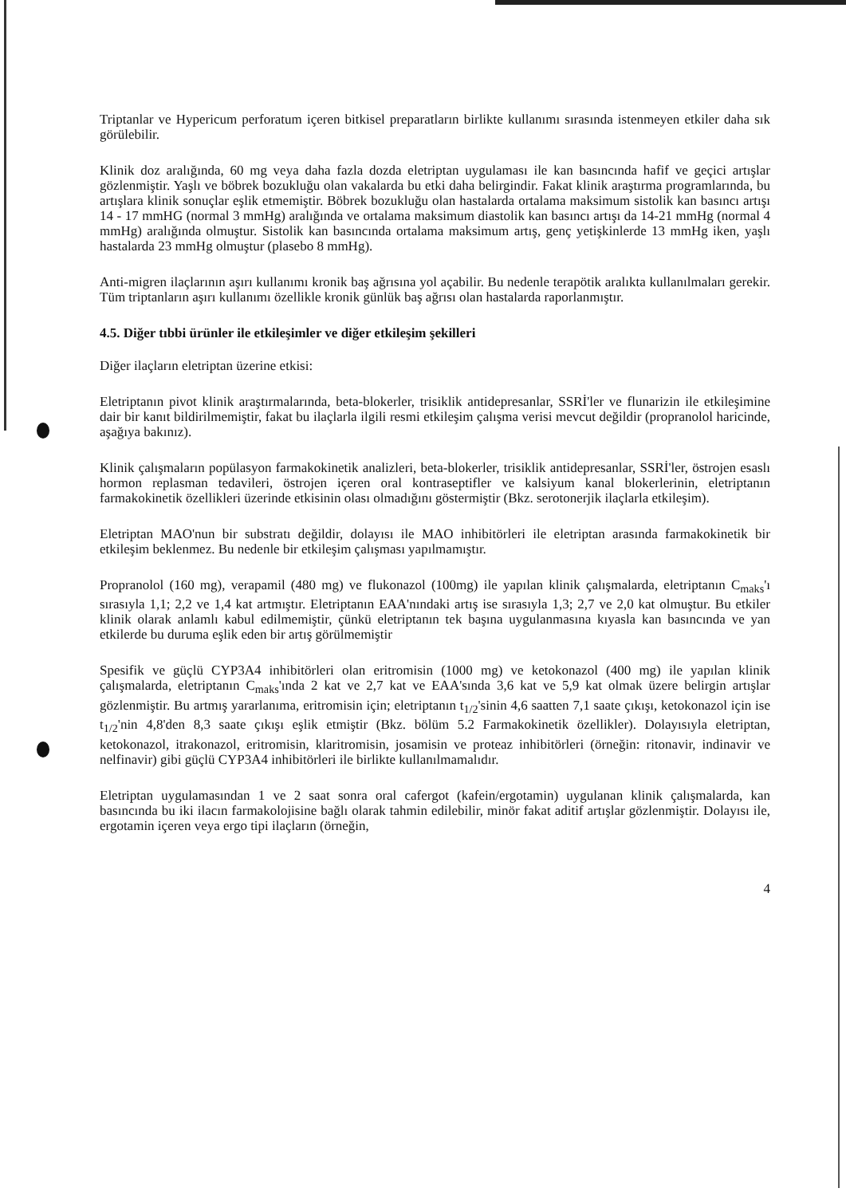Triptanlar ve Hypericum perforatum içeren bitkisel preparatların birlikte kullanımı sırasında istenmeyen etkiler daha sık görülebilir.
Klinik doz aralığında, 60 mg veya daha fazla dozda eletriptan uygulaması ile kan basıncında hafif ve geçici artışlar gözlenmiştir. Yaşlı ve böbrek bozukluğu olan vakalarda bu etki daha belirgindir. Fakat klinik araştırma programlarında, bu artışlara klinik sonuçlar eşlik etmemiştir. Böbrek bozukluğu olan hastalarda ortalama maksimum sistolik kan basıncı artışı 14 - 17 mmHG (normal 3 mmHg) aralığında ve ortalama maksimum diastolik kan basıncı artışı da 14-21 mmHg (normal 4 mmHg) aralığında olmuştur. Sistolik kan basıncında ortalama maksimum artış, genç yetişkinlerde 13 mmHg iken, yaşlı hastalarda 23 mmHg olmuştur (plasebo 8 mmHg).
Anti-migren ilaçlarının aşırı kullanımı kronik baş ağrısına yol açabilir. Bu nedenle terapötik aralıkta kullanılmaları gerekir. Tüm triptanların aşırı kullanımı özellikle kronik günlük baş ağrısı olan hastalarda raporlanmıştır.
4.5. Diğer tıbbi ürünler ile etkileşimler ve diğer etkileşim şekilleri
Diğer ilaçların eletriptan üzerine etkisi:
Eletriptanın pivot klinik araştırmalarında, beta-blokerler, trisiklik antidepresanlar, SSRİ'ler ve flunarizin ile etkileşimine dair bir kanıt bildirilmemiştir, fakat bu ilaçlarla ilgili resmi etkileşim çalışma verisi mevcut değildir (propranolol haricinde, aşağıya bakınız).
Klinik çalışmaların popülasyon farmakokinetik analizleri, beta-blokerler, trisiklik antidepresanlar, SSRİ'ler, östrojen esaslı hormon replasman tedavileri, östrojen içeren oral kontraseptifler ve kalsiyum kanal blokerlerinin, eletriptanın farmakokinetik özellikleri üzerinde etkisinin olası olmadığını göstermiştir (Bkz. serotonerjik ilaçlarla etkileşim).
Eletriptan MAO'nun bir substratı değildir, dolayısı ile MAO inhibitörleri ile eletriptan arasında farmakokinetik bir etkileşim beklenmez. Bu nedenle bir etkileşim çalışması yapılmamıştır.
Propranolol (160 mg), verapamil (480 mg) ve flukonazol (100mg) ile yapılan klinik çalışmalarda, eletriptanın C<sub>maks</sub>'ı sırasıyla 1,1; 2,2 ve 1,4 kat artmıştır. Eletriptanın EAA'nındaki artış ise sırasıyla 1,3; 2,7 ve 2,0 kat olmuştur. Bu etkiler klinik olarak anlamlı kabul edilmemiştir, çünkü eletriptanın tek başına uygulanmasına kıyasla kan basıncında ve yan etkilerde bu duruma eşlik eden bir artış görülmemiştir
Spesifik ve güçlü CYP3A4 inhibitörleri olan eritromisin (1000 mg) ve ketokonazol (400 mg) ile yapılan klinik çalışmalarda, eletriptanın C<sub>maks</sub>'ında 2 kat ve 2,7 kat ve EAA'sında 3,6 kat ve 5,9 kat olmak üzere belirgin artışlar gözlenmiştir. Bu artmış yararlanıma, eritromisin için; eletriptanın t<sub>1/2</sub>'sinin 4,6 saatten 7,1 saate çıkışı, ketokonazol için ise t<sub>1/2</sub>'nin 4,8'den 8,3 saate çıkışı eşlik etmiştir (Bkz. bölüm 5.2 Farmakokinetik özellikler). Dolayısıyla eletriptan, ketokonazol, itrakonazol, eritromisin, klaritromisin, josamisin ve proteaz inhibitörleri (örneğin: ritonavir, indinavir ve nelfinavir) gibi güçlü CYP3A4 inhibitörleri ile birlikte kullanılmamalıdır.
Eletriptan uygulamasından 1 ve 2 saat sonra oral cafergot (kafein/ergotamin) uygulanan klinik çalışmalarda, kan basıncında bu iki ilacın farmakolojisine bağlı olarak tahmin edilebilir, minör fakat aditif artışlar gözlenmiştir. Dolayısı ile, ergotamin içeren veya ergo tipi ilaçların (örneğin,
4